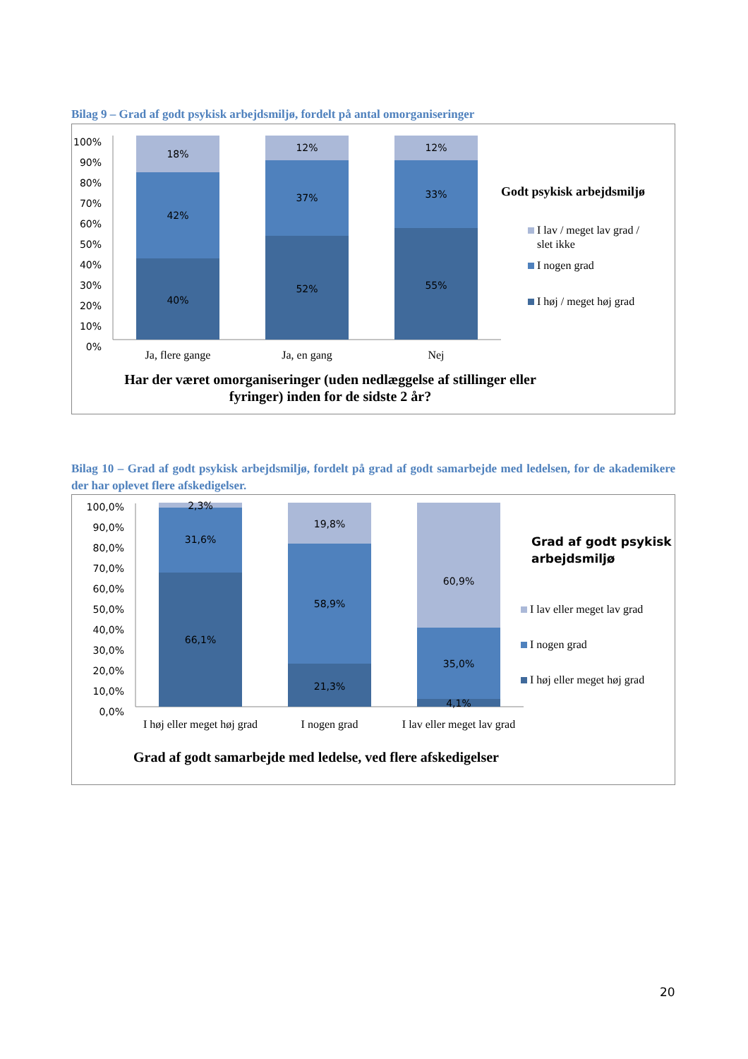Bilag 9 – Grad af godt psykisk arbejdsmiljø, fordelt på antal omorganiseringer
100%
90%
80%
70%
60%
50%
40%
30%
20%
10%
0%
18%
42%
40%
12%
37%
52%
12%
33%
55%
Ja, flere gange
Ja, en gang
Nej
Har der været omorganiseringer (uden nedlæggelse af stillinger eller
fyringer) inden for de sidste 2 år?
Godt psykisk arbejdsmiljø
I lav / meget lav grad /
slet ikke
I nogen grad
I høj / meget høj grad
Bilag 10 – Grad af godt psykisk arbejdsmiljø, fordelt på grad af godt samarbejde med ledelsen, for de akademikere der har oplevet flere afskedigelser.
100,0%
90,0%
80,0%
70,0%
60,0%
50,0%
40,0%
30,0%
20,0%
10,0%
0,0%
2,3%
31,6%
66,1%
19,8%
58,9%
21,3%
60,9%
35,0%
4,1%
I høj eller meget høj grad
I nogen grad
I lav eller meget lav grad
Grad af godt samarbejde med ledelse, ved flere afskedigelser
Grad af godt psykisk
arbejdsmiljø
I lav eller meget lav grad
I nogen grad
I høj eller meget høj grad
20